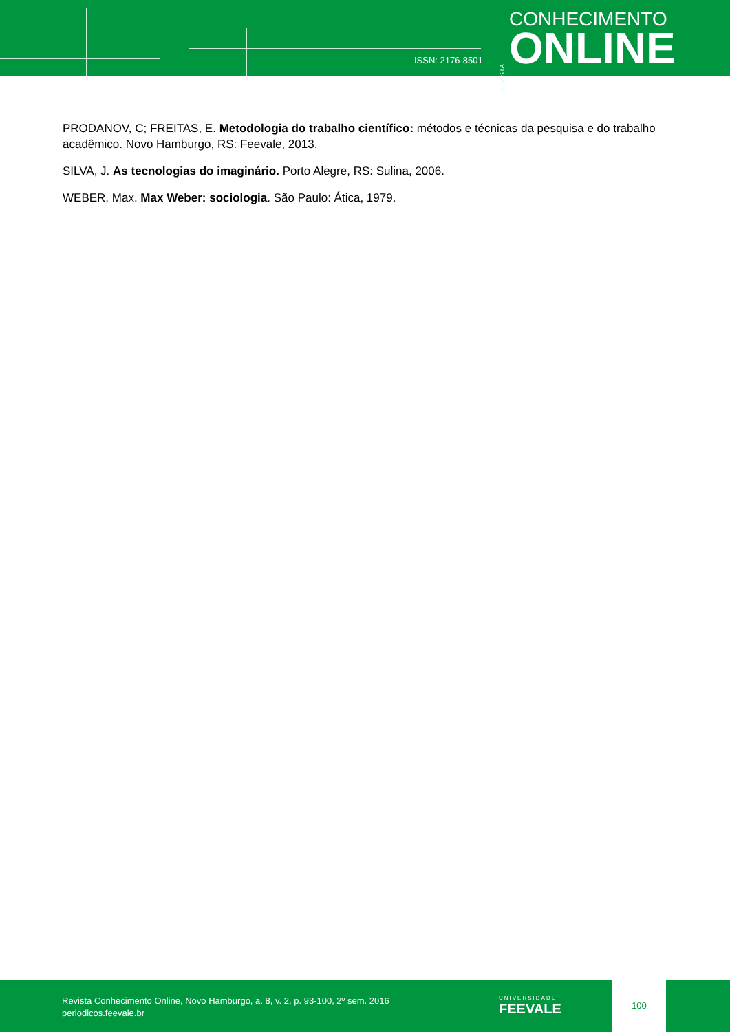ISSN: 2176-8501
REVISTA
CONHECIMENTO
ONLINE
PRODANOV, C; FREITAS, E. Metodologia do trabalho científico: métodos e técnicas da pesquisa e do trabalho acadêmico. Novo Hamburgo, RS: Feevale, 2013.
SILVA, J. As tecnologias do imaginário. Porto Alegre, RS: Sulina, 2006.
WEBER, Max. Max Weber: sociologia. São Paulo: Ática, 1979.
Revista Conhecimento Online, Novo Hamburgo, a. 8, v. 2, p. 93-100, 2º sem. 2016
periodicos.feevale.br
UNIVERSIDADE
FEEVALE
100